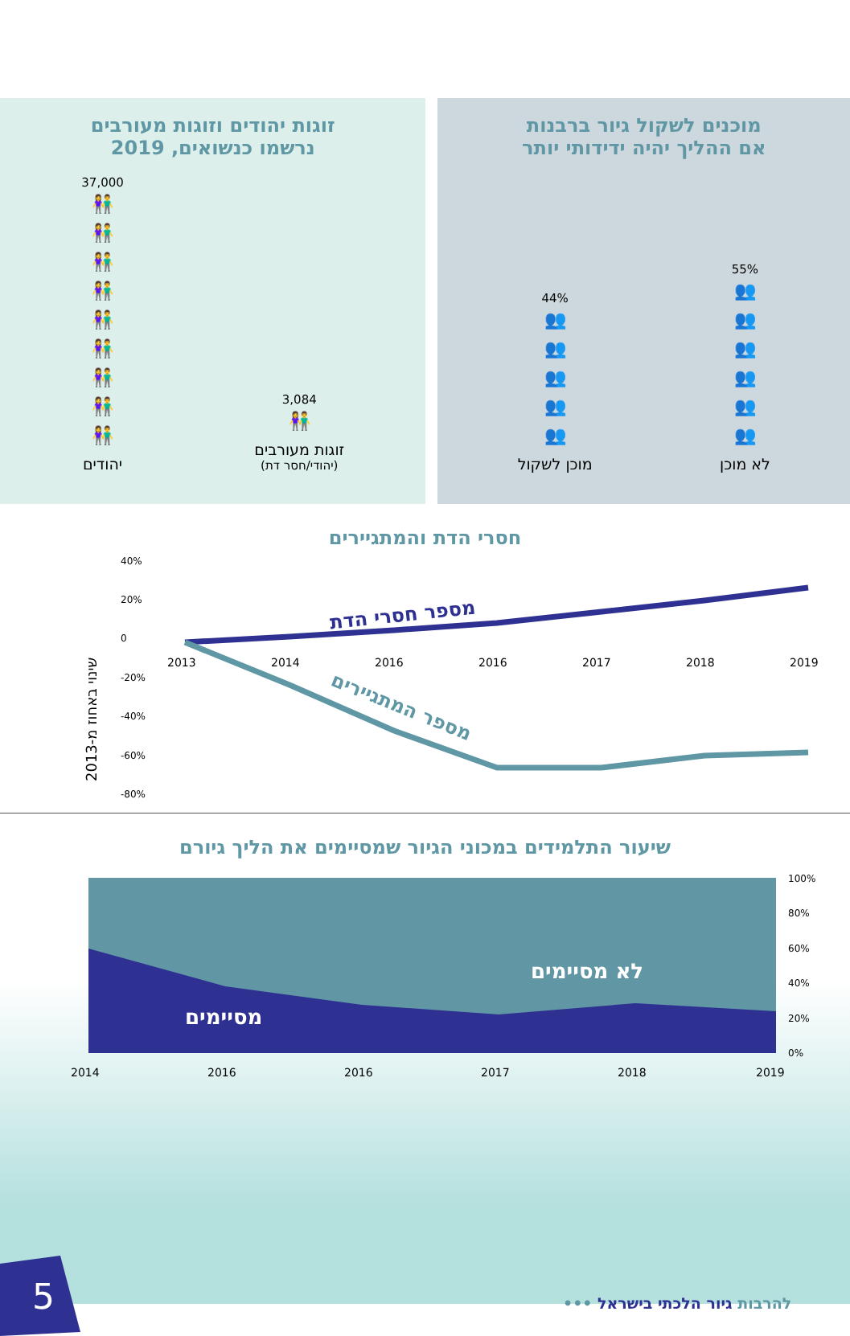זוגות יהודים וזוגות מעורבים
נרשמו כנשואים, 2019
3,084
👫
זוגות מעורבים
(יהודי/חסר דת)
37,000
👫
👫
👫
👫
👫
👫
👫
👫
👫
יהודים
מוכנים לשקול גיור ברבנות
אם ההליך יהיה ידידותי יותר
55%
👥
👥
👥
👥
👥
👥
לא מוכן
44%
👥
👥
👥
👥
👥
מוכן לשקול
חסרי הדת והמתגיירים
שינוי באחוז מ-2013
40%
20%
0
-20%
-40%
-60%
-80%
2013
2014
2016
2016
2017
2018
2019
מספר חסרי הדת
מספר המתגיירים
שיעור התלמידים במכוני הגיור שמסיימים את הליך גיורם
לא מסיימים
מסיימים
100%
80%
60%
40%
20%
0%
2014
2016
2016
2017
2018
2019
5 להרבות גיור הלכתי בישראל •••